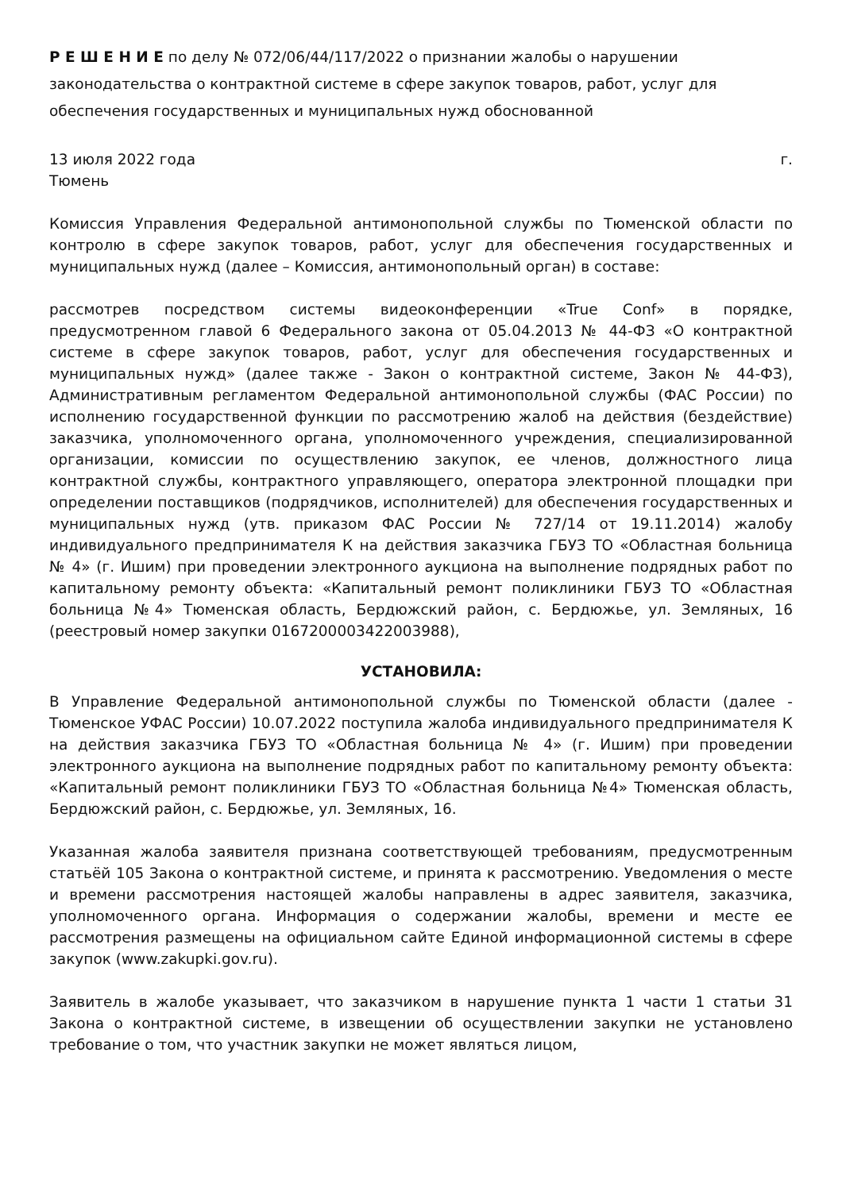Р Е Ш Е Н И Е по делу № 072/06/44/117/2022 о признании жалобы о нарушении законодательства о контрактной системе в сфере закупок товаров, работ, услуг для обеспечения государственных и муниципальных нужд обоснованной
13 июля 2022 года г.
Тюмень
Комиссия Управления Федеральной антимонопольной службы по Тюменской области по контролю в сфере закупок товаров, работ, услуг для обеспечения государственных и муниципальных нужд (далее – Комиссия, антимонопольный орган) в составе:
рассмотрев посредством системы видеоконференции «True Conf» в порядке, предусмотренном главой 6 Федерального закона от 05.04.2013 № 44-ФЗ «О контрактной системе в сфере закупок товаров, работ, услуг для обеспечения государственных и муниципальных нужд» (далее также - Закон о контрактной системе, Закон № 44-ФЗ), Административным регламентом Федеральной антимонопольной службы (ФАС России) по исполнению государственной функции по рассмотрению жалоб на действия (бездействие) заказчика, уполномоченного органа, уполномоченного учреждения, специализированной организации, комиссии по осуществлению закупок, ее членов, должностного лица контрактной службы, контрактного управляющего, оператора электронной площадки при определении поставщиков (подрядчиков, исполнителей) для обеспечения государственных и муниципальных нужд (утв. приказом ФАС России № 727/14 от 19.11.2014) жалобу индивидуального предпринимателя К на действия заказчика ГБУЗ ТО «Областная больница № 4» (г. Ишим) при проведении электронного аукциона на выполнение подрядных работ по капитальному ремонту объекта: «Капитальный ремонт поликлиники ГБУЗ ТО «Областная больница №4» Тюменская область, Бердюжский район, с. Бердюжье, ул. Земляных, 16 (реестровый номер закупки 0167200003422003988),
УСТАНОВИЛА:
В Управление Федеральной антимонопольной службы по Тюменской области (далее - Тюменское УФАС России) 10.07.2022 поступила жалоба индивидуального предпринимателя К на действия заказчика ГБУЗ ТО «Областная больница № 4» (г. Ишим) при проведении электронного аукциона на выполнение подрядных работ по капитальному ремонту объекта: «Капитальный ремонт поликлиники ГБУЗ ТО «Областная больница №4» Тюменская область, Бердюжский район, с. Бердюжье, ул. Земляных, 16.
Указанная жалоба заявителя признана соответствующей требованиям, предусмотренным статьёй 105 Закона о контрактной системе, и принята к рассмотрению. Уведомления о месте и времени рассмотрения настоящей жалобы направлены в адрес заявителя, заказчика, уполномоченного органа. Информация о содержании жалобы, времени и месте ее рассмотрения размещены на официальном сайте Единой информационной системы в сфере закупок (www.zakupki.gov.ru).
Заявитель в жалобе указывает, что заказчиком в нарушение пункта 1 части 1 статьи 31 Закона о контрактной системе, в извещении об осуществлении закупки не установлено требование о том, что участник закупки не может являться лицом,